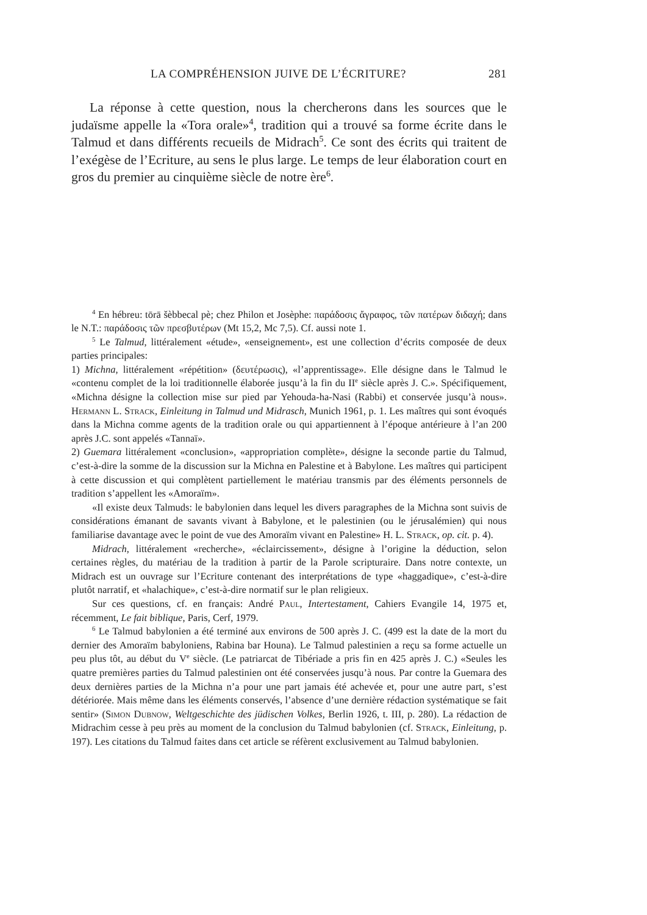LA COMPRÉHENSION JUIVE DE L’ÉCRITURE? 281
La réponse à cette question, nous la chercherons dans les sources que le judaïsme appelle la «Tora orale»<sup>4</sup>, tradition qui a trouvé sa forme écrite dans le Talmud et dans différents recueils de Midrach<sup>5</sup>. Ce sont des écrits qui traitent de l’exégèse de l’Ecriture, au sens le plus large. Le temps de leur élaboration court en gros du premier au cinquième siècle de notre ère<sup>6</sup>.
<sup>4</sup> En hébreu: tōrā šèbbecal pè; chez Philon et Josèphe: παράδοσις ἄγραφος, τῶν πατέρων διδαχή; dans le N.T.: παράδοσις τῶν πρεσβυτέρων (Mt 15,2, Mc 7,5). Cf. aussi note 1.
<sup>5</sup> Le Talmud, littéralement «étude», «enseignement», est une collection d’écrits composée de deux parties principales:
1) Michna, littéralement «répétition» (δευτέρωσις), «l’apprentissage». Elle désigne dans le Talmud le «contenu complet de la loi traditionnelle élaborée jusqu’à la fin du II<sup>e</sup> siècle après J. C.». Spécifiquement, «Michna désigne la collection mise sur pied par Yehouda-ha-Nasi (Rabbi) et conservée jusqu’à nous». Hermann L. Strack, Einleitung in Talmud und Midrasch, Munich 1961, p. 1. Les maîtres qui sont évoqués dans la Michna comme agents de la tradition orale ou qui appartiennent à l’époque antérieure à l’an 200 après J.C. sont appelés «Tannaï».
2) Guemara littéralement «conclusion», «appropriation complète», désigne la seconde partie du Talmud, c’est-à-dire la somme de la discussion sur la Michna en Palestine et à Babylone. Les maîtres qui participent à cette discussion et qui complètent partiellement le matériau transmis par des éléments personnels de tradition s’appellent les «Amoraïm».
«Il existe deux Talmuds: le babylonien dans lequel les divers paragraphes de la Michna sont suivis de considérations émanant de savants vivant à Babylone, et le palestinien (ou le jérusalémien) qui nous familiarise davantage avec le point de vue des Amoraïm vivant en Palestine» H. L. Strack, op. cit. p. 4).
Midrach, littéralement «recherche», «éclaircissement», désigne à l’origine la déduction, selon certaines règles, du matériau de la tradition à partir de la Parole scripturaire. Dans notre contexte, un Midrach est un ouvrage sur l’Ecriture contenant des interprétations de type «haggadique», c’est-à-dire plutôt narratif, et «halachique», c’est-à-dire normatif sur le plan religieux.
Sur ces questions, cf. en français: André Paul, Intertestament, Cahiers Evangile 14, 1975 et, récemment, Le fait biblique, Paris, Cerf, 1979.
<sup>6</sup> Le Talmud babylonien a été terminé aux environs de 500 après J. C. (499 est la date de la mort du dernier des Amoraïm babyloniens, Rabina bar Houna). Le Talmud palestinien a reçu sa forme actuelle un peu plus tôt, au début du V<sup>e</sup> siècle. (Le patriarcat de Tibériade a pris fin en 425 après J. C.) «Seules les quatre premières parties du Talmud palestinien ont été conservées jusqu’à nous. Par contre la Guemara des deux dernières parties de la Michna n’a pour une part jamais été achevée et, pour une autre part, s’est détériorée. Mais même dans les éléments conservés, l’absence d’une dernière rédaction systématique se fait sentir» (Simon Dubnow, Weltgeschichte des jüdischen Volkes, Berlin 1926, t. III, p. 280). La rédaction de Midrachim cesse à peu près au moment de la conclusion du Talmud babylonien (cf. Strack, Einleitung, p. 197). Les citations du Talmud faites dans cet article se réfèrent exclusivement au Talmud babylonien.